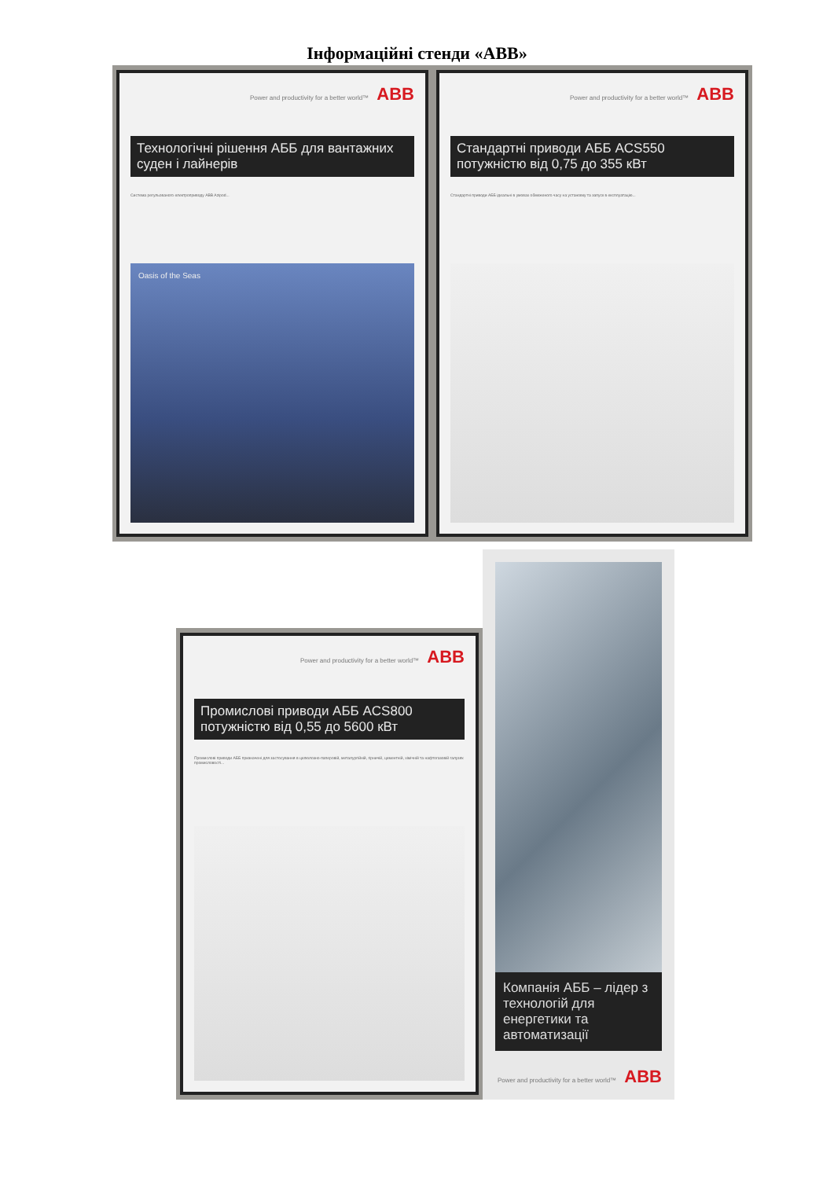Інформаційні стенди «АВВ»
Power and productivity for a better world™ ABB
Технологічні рішення АББ для вантажних суден і лайнерів
Система регульованого електроприводу ABB Azipod...
Oasis of the Seas
Power and productivity for a better world™ ABB
Стандартні приводи АББ ACS550 потужністю від 0,75 до 355 кВт
Стандартні приводи АББ ідеальні в умовах обмеженого часу на установку та запуск в експлуатацію...
Power and productivity for a better world™ ABB
Промислові приводи АББ ACS800 потужністю від 0,55 до 5600 кВт
Промислові приводи АББ призначені для застосування в целюлозно-паперовій, металургійній, гірничій, цементній, хімічній та нафтогазовій галузях промисловості...
Компанія АББ – лідер з технологій для енергетики та автоматизації
Power and productivity for a better world™ ABB